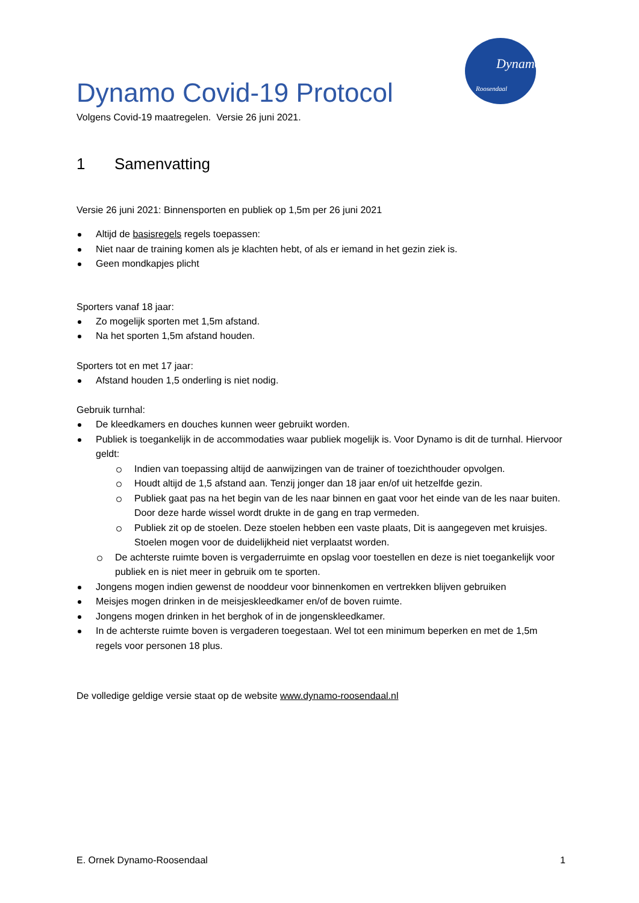Dynamo
Roosendaal
Dynamo Covid-19 Protocol
Volgens Covid-19 maatregelen. Versie 26 juni 2021.
1 Samenvatting
Versie 26 juni 2021: Binnensporten en publiek op 1,5m per 26 juni 2021
Altijd de basisregels regels toepassen:
Niet naar de training komen als je klachten hebt, of als er iemand in het gezin ziek is.
Geen mondkapjes plicht
Sporters vanaf 18 jaar:
Zo mogelijk sporten met 1,5m afstand.
Na het sporten 1,5m afstand houden.
Sporters tot en met 17 jaar:
Afstand houden 1,5 onderling is niet nodig.
Gebruik turnhal:
De kleedkamers en douches kunnen weer gebruikt worden.
Publiek is toegankelijk in de accommodaties waar publiek mogelijk is. Voor Dynamo is dit de turnhal. Hiervoor geldt:
Indien van toepassing altijd de aanwijzingen van de trainer of toezichthouder opvolgen.
Houdt altijd de 1,5 afstand aan. Tenzij jonger dan 18 jaar en/of uit hetzelfde gezin.
Publiek gaat pas na het begin van de les naar binnen en gaat voor het einde van de les naar buiten. Door deze harde wissel wordt drukte in de gang en trap vermeden.
Publiek zit op de stoelen. Deze stoelen hebben een vaste plaats, Dit is aangegeven met kruisjes. Stoelen mogen voor de duidelijkheid niet verplaatst worden.
De achterste ruimte boven is vergaderruimte en opslag voor toestellen en deze is niet toegankelijk voor publiek en is niet meer in gebruik om te sporten.
Jongens mogen indien gewenst de nooddeur voor binnenkomen en vertrekken blijven gebruiken
Meisjes mogen drinken in de meisjeskleedkamer en/of de boven ruimte.
Jongens mogen drinken in het berghok of in de jongenskleedkamer.
In de achterste ruimte boven is vergaderen toegestaan. Wel tot een minimum beperken en met de 1,5m regels voor personen 18 plus.
De volledige geldige versie staat op de website www.dynamo-roosendaal.nl
E. Ornek Dynamo-Roosendaal 1